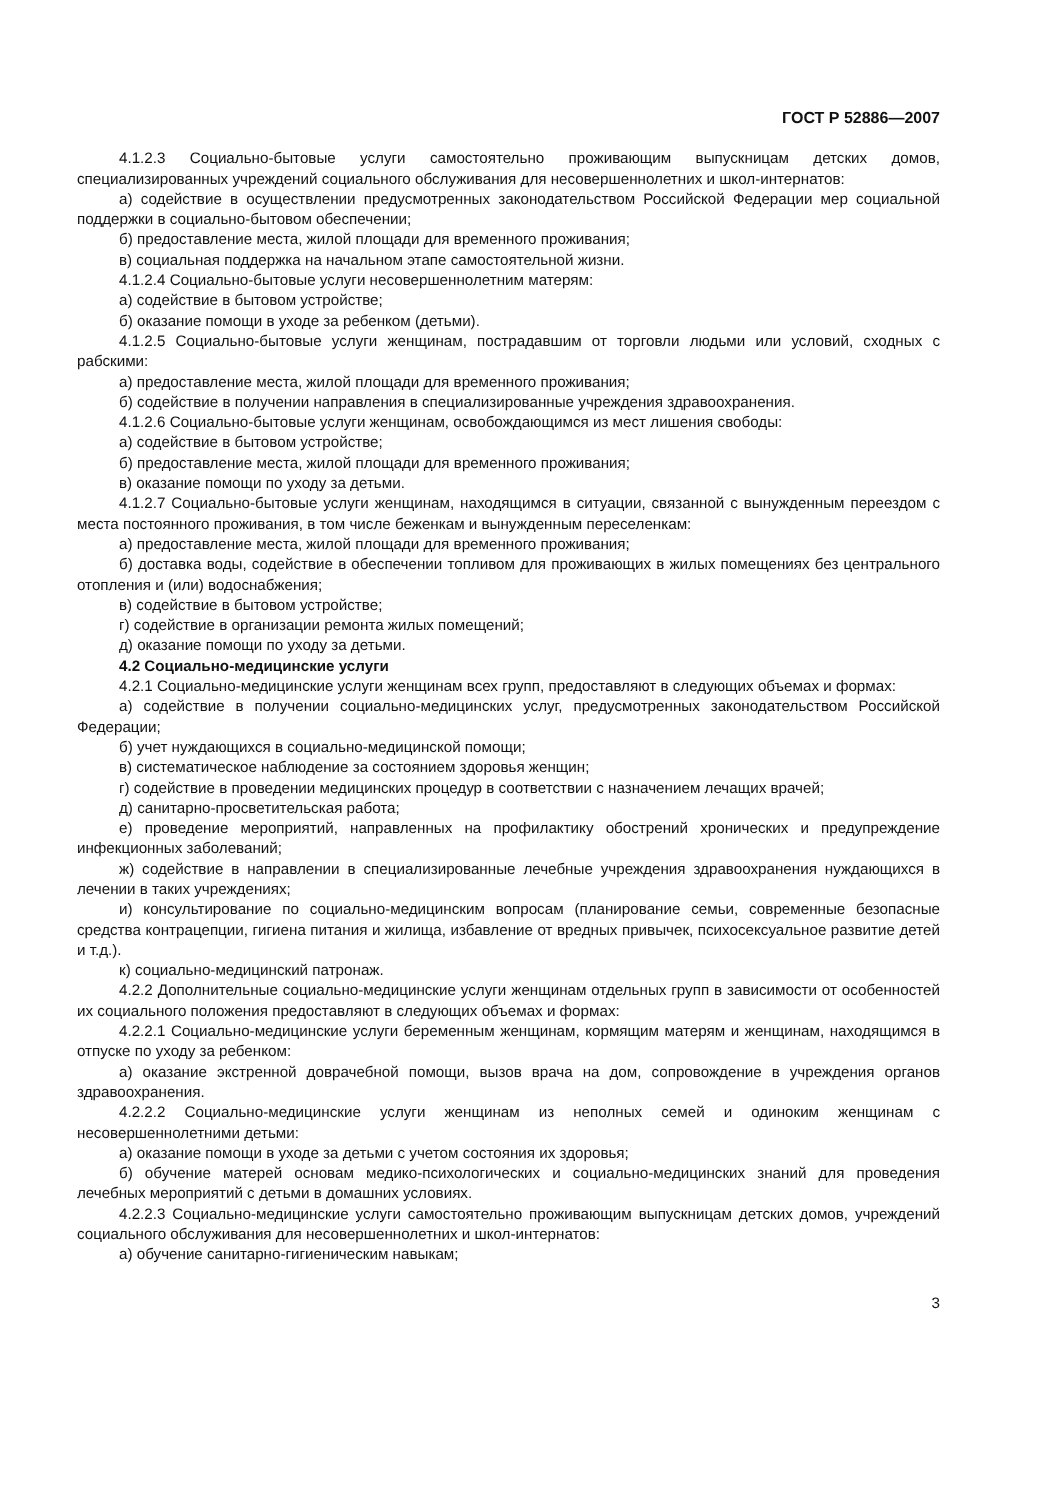ГОСТ Р 52886—2007
4.1.2.3 Социально-бытовые услуги самостоятельно проживающим выпускницам детских домов, специализированных учреждений социального обслуживания для несовершеннолетних и школ-интернатов:
а) содействие в осуществлении предусмотренных законодательством Российской Федерации мер социальной поддержки в социально-бытовом обеспечении;
б) предоставление места, жилой площади для временного проживания;
в) социальная поддержка на начальном этапе самостоятельной жизни.
4.1.2.4 Социально-бытовые услуги несовершеннолетним матерям:
а) содействие в бытовом устройстве;
б) оказание помощи в уходе за ребенком (детьми).
4.1.2.5 Социально-бытовые услуги женщинам, пострадавшим от торговли людьми или условий, сходных с рабскими:
а) предоставление места, жилой площади для временного проживания;
б) содействие в получении направления в специализированные учреждения здравоохранения.
4.1.2.6 Социально-бытовые услуги женщинам, освобождающимся из мест лишения свободы:
а) содействие в бытовом устройстве;
б) предоставление места, жилой площади для временного проживания;
в) оказание помощи по уходу за детьми.
4.1.2.7 Социально-бытовые услуги женщинам, находящимся в ситуации, связанной с вынужденным переездом с места постоянного проживания, в том числе беженкам и вынужденным переселенкам:
а) предоставление места, жилой площади для временного проживания;
б) доставка воды, содействие в обеспечении топливом для проживающих в жилых помещениях без центрального отопления и (или) водоснабжения;
в) содействие в бытовом устройстве;
г) содействие в организации ремонта жилых помещений;
д) оказание помощи по уходу за детьми.
4.2 Социально-медицинские услуги
4.2.1 Социально-медицинские услуги женщинам всех групп, предоставляют в следующих объемах и формах:
а) содействие в получении социально-медицинских услуг, предусмотренных законодательством Российской Федерации;
б) учет нуждающихся в социально-медицинской помощи;
в) систематическое наблюдение за состоянием здоровья женщин;
г) содействие в проведении медицинских процедур в соответствии с назначением лечащих врачей;
д) санитарно-просветительская работа;
е) проведение мероприятий, направленных на профилактику обострений хронических и предупреждение инфекционных заболеваний;
ж) содействие в направлении в специализированные лечебные учреждения здравоохранения нуждающихся в лечении в таких учреждениях;
и) консультирование по социально-медицинским вопросам (планирование семьи, современные безопасные средства контрацепции, гигиена питания и жилища, избавление от вредных привычек, психосексуальное развитие детей и т.д.).
к) социально-медицинский патронаж.
4.2.2 Дополнительные социально-медицинские услуги женщинам отдельных групп в зависимости от особенностей их социального положения предоставляют в следующих объемах и формах:
4.2.2.1 Социально-медицинские услуги беременным женщинам, кормящим матерям и женщинам, находящимся в отпуске по уходу за ребенком:
а) оказание экстренной доврачебной помощи, вызов врача на дом, сопровождение в учреждения органов здравоохранения.
4.2.2.2 Социально-медицинские услуги женщинам из неполных семей и одиноким женщинам с несовершеннолетними детьми:
а) оказание помощи в уходе за детьми с учетом состояния их здоровья;
б) обучение матерей основам медико-психологических и социально-медицинских знаний для проведения лечебных мероприятий с детьми в домашних условиях.
4.2.2.3 Социально-медицинские услуги самостоятельно проживающим выпускницам детских домов, учреждений социального обслуживания для несовершеннолетних и школ-интернатов:
а) обучение санитарно-гигиеническим навыкам;
3